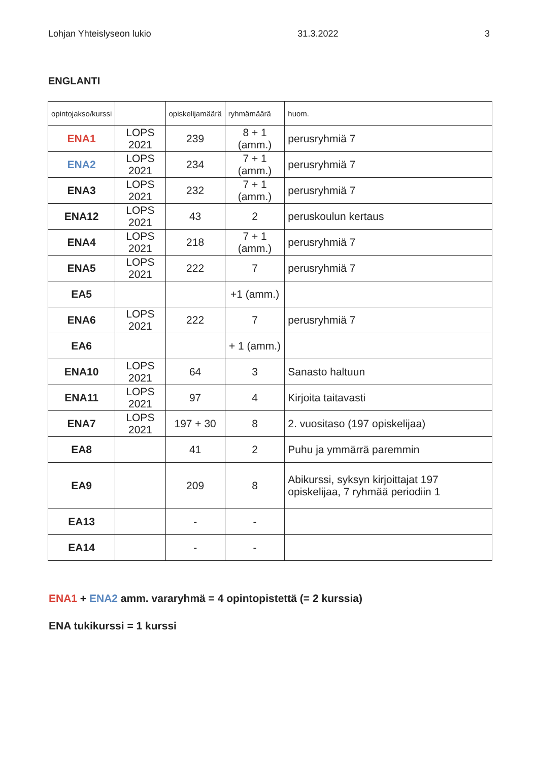Lohjan Yhteislyseon lukio 31.3.2022 3
ENGLANTI
| opintojakso/kurssi | | opiskelijamäärä | ryhmämäärä | huom. |
| --- | --- | --- | --- | --- |
| ENA1 | LOPS 2021 | 239 | 8 + 1 (amm.) | perusryhmiä 7 |
| ENA2 | LOPS 2021 | 234 | 7 + 1 (amm.) | perusryhmiä 7 |
| ENA3 | LOPS 2021 | 232 | 7 + 1 (amm.) | perusryhmiä 7 |
| ENA12 | LOPS 2021 | 43 | 2 | peruskoulun kertaus |
| ENA4 | LOPS 2021 | 218 | 7 + 1 (amm.) | perusryhmiä 7 |
| ENA5 | LOPS 2021 | 222 | 7 | perusryhmiä 7 |
| EA5 | | | +1 (amm.) | |
| ENA6 | LOPS 2021 | 222 | 7 | perusryhmiä 7 |
| EA6 | | | + 1 (amm.) | |
| ENA10 | LOPS 2021 | 64 | 3 | Sanasto haltuun |
| ENA11 | LOPS 2021 | 97 | 4 | Kirjoita taitavasti |
| ENA7 | LOPS 2021 | 197 + 30 | 8 | 2. vuositaso (197 opiskelijaa) |
| EA8 | | 41 | 2 | Puhu ja ymmärrä paremmin |
| EA9 | | 209 | 8 | Abikurssi, syksyn kirjoittajat 197 opiskelijaa, 7 ryhmää periodiin 1 |
| EA13 | | - | - | |
| EA14 | | - | - | |
ENA1 + ENA2 amm. vararyhmä = 4 opintopistettä (= 2 kurssia)
ENA tukikurssi = 1 kurssi